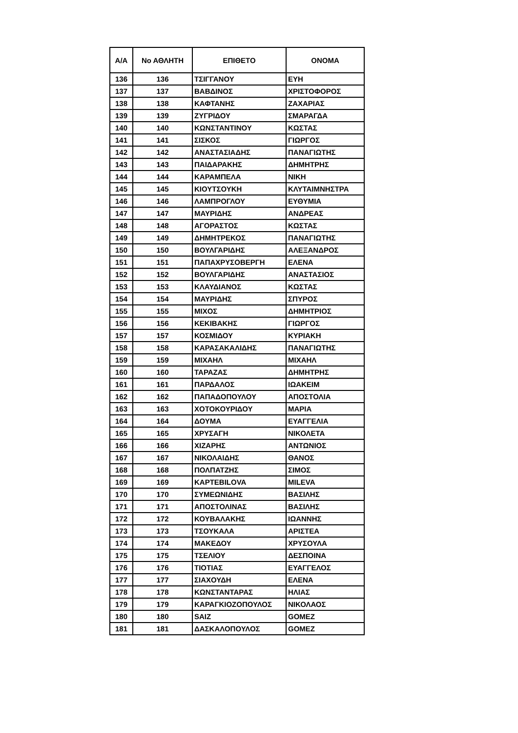| Α/Α | Νο ΑΘΛΗΤΗ | ΕΠΙΘΕΤΟ | ΟΝΟΜΑ |
| --- | --- | --- | --- |
| 136 | 136 | ΤΣΙΓΓΑΝΟΥ | ΕΥΗ |
| 137 | 137 | ΒΑΒΔΙΝΟΣ | ΧΡΙΣΤΟΦΟΡΟΣ |
| 138 | 138 | ΚΑΦΤΑΝΗΣ | ΖΑΧΑΡΙΑΣ |
| 139 | 139 | ΖΥΓΡΙΔΟΥ | ΣΜΑΡΑΓΔΑ |
| 140 | 140 | ΚΩΝΣΤΑΝΤΙΝΟΥ | ΚΩΣΤΑΣ |
| 141 | 141 | ΣΙΣΚΟΣ | ΓΙΩΡΓΟΣ |
| 142 | 142 | ΑΝΑΣΤΑΣΙΑΔΗΣ | ΠΑΝΑΓΙΩΤΗΣ |
| 143 | 143 | ΠΑΙΔΑΡΑΚΗΣ | ΔΗΜΗΤΡΗΣ |
| 144 | 144 | ΚΑΡΑΜΠΕΛΑ | ΝΙΚΗ |
| 145 | 145 | ΚΙΟΥΤΣΟΥΚΗ | ΚΛΥΤΑΙΜΝΗΣΤΡΑ |
| 146 | 146 | ΛΑΜΠΡΟΓΛΟΥ | ΕΥΘΥΜΙΑ |
| 147 | 147 | ΜΑΥΡΙΔΗΣ | ΑΝΔΡΕΑΣ |
| 148 | 148 | ΑΓΟΡΑΣΤΟΣ | ΚΩΣΤΑΣ |
| 149 | 149 | ΔΗΜΗΤΡΕΚΟΣ | ΠΑΝΑΓΙΩΤΗΣ |
| 150 | 150 | ΒΟΥΛΓΑΡΙΔΗΣ | ΑΛΕΞΑΝΔΡΟΣ |
| 151 | 151 | ΠΑΠΑΧΡΥΣΟΒΕΡΓΗ | ΕΛΕΝΑ |
| 152 | 152 | ΒΟΥΛΓΑΡΙΔΗΣ | ΑΝΑΣΤΑΣΙΟΣ |
| 153 | 153 | ΚΛΑΥΔΙΑΝΟΣ | ΚΩΣΤΑΣ |
| 154 | 154 | ΜΑΥΡΙΔΗΣ | ΣΠΥΡΟΣ |
| 155 | 155 | ΜΙΧΟΣ | ΔΗΜΗΤΡΙΟΣ |
| 156 | 156 | ΚΕΚΙΒΑΚΗΣ | ΓΙΩΡΓΟΣ |
| 157 | 157 | ΚΟΣΜΙΔΟΥ | ΚΥΡΙΑΚΗ |
| 158 | 158 | ΚΑΡΑΣΑΚΑΛΙΔΗΣ | ΠΑΝΑΓΙΩΤΗΣ |
| 159 | 159 | ΜΙΧΑΗΛ | ΜΙΧΑΗΛ |
| 160 | 160 | ΤΑΡΑΖΑΣ | ΔΗΜΗΤΡΗΣ |
| 161 | 161 | ΠΑΡΔΑΛΟΣ | ΙΩΑΚΕΙΜ |
| 162 | 162 | ΠΑΠΑΔΟΠΟΥΛΟΥ | ΑΠΟΣΤΟΛΙΑ |
| 163 | 163 | ΧΟΤΟΚΟΥΡΙΔΟΥ | ΜΑΡΙΑ |
| 164 | 164 | ΔΟΥΜΑ | ΕΥΑΓΓΕΛΙΑ |
| 165 | 165 | ΧΡΥΣΑΓΗ | ΝΙΚΟΛΕΤΑ |
| 166 | 166 | ΧΙΖΑΡΗΣ | ΑΝΤΩΝΙΟΣ |
| 167 | 167 | ΝΙΚΟΛΑΙΔΗΣ | ΘΑΝΟΣ |
| 168 | 168 | ΠΟΛΠΑΤΖΗΣ | ΣΙΜΟΣ |
| 169 | 169 | KAPTEBILOVA | MILEVA |
| 170 | 170 | ΣΥΜΕΩΝΙΔΗΣ | ΒΑΣΙΛΗΣ |
| 171 | 171 | ΑΠΟΣΤΟΛΙΝΑΣ | ΒΑΣΙΛΗΣ |
| 172 | 172 | ΚΟΥΒΑΛΑΚΗΣ | ΙΩΑΝΝΗΣ |
| 173 | 173 | ΤΣΟΥΚΑΛΑ | ΑΡΙΣΤΕΑ |
| 174 | 174 | ΜΑΚΕΔΟΥ | ΧΡΥΣΟΥΛΑ |
| 175 | 175 | ΤΣΕΛΙΟΥ | ΔΕΣΠΟΙΝΑ |
| 176 | 176 | ΤΙΟΤΙΑΣ | ΕΥΑΓΓΕΛΟΣ |
| 177 | 177 | ΣΙΑΧΟΥΔΗ | ΕΛΕΝΑ |
| 178 | 178 | ΚΩΝΣΤΑΝΤΑΡΑΣ | ΗΛΙΑΣ |
| 179 | 179 | ΚΑΡΑΓΚΙΟΖΟΠΟΥΛΟΣ | ΝΙΚΟΛΑΟΣ |
| 180 | 180 | SAIZ | GOMEZ |
| 181 | 181 | ΔΑΣΚΑΛΟΠΟΥΛΟΣ | GOMEZ |